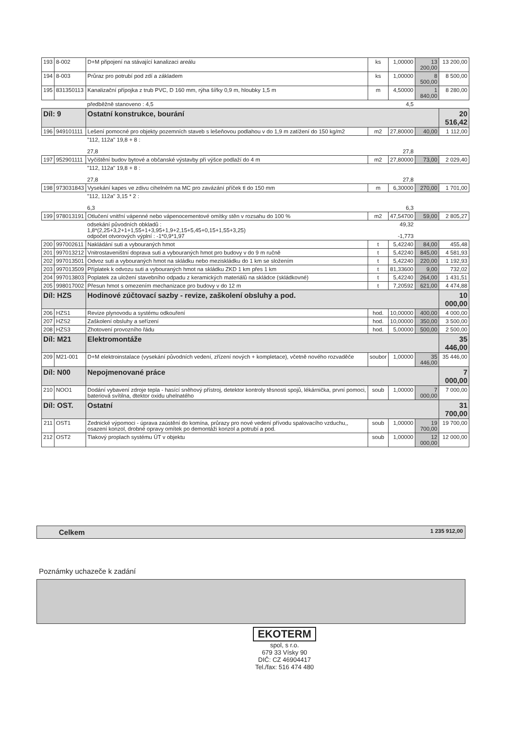| 193 | 8-002 | D+M připojení na stávající kanalizaci areálu | ks | 1,00000 | 13 200,00 | 13 200,00 |
| 194 | 8-003 | Průraz pro potrubí pod zdí a základem | ks | 1,00000 | 8 500,00 | 8 500,00 |
| 195 | 831350113 | Kanalizační přípojka z trub PVC, D 160 mm, rýha šířky 0,9 m, hloubky 1,5 m | m | 4,50000 | 1 840,00 | 8 280,00 |
| | | předběžně stanoveno : 4,5 | | 4,5 | | |
| Díl: 9 | | Ostatní konstrukce, bourání | | | | 20 516,42 |
| 196 | 949101111 | Lešení pomocné pro objekty pozemních staveb s lešeňovou podlahou v do 1,9 m zatížení do 150 kg/m2 | m2 | 27,80000 | 40,00 | 1 112,00 |
| | | "112, 112a" 19,8 + 8 : 27,8 | | 27,8 | | |
| 197 | 952901111 | Vyčištění budov bytové a občanské výstavby při výšce podlaží do 4 m | m2 | 27,80000 | 73,00 | 2 029,40 |
| | | "112, 112a" 19,8 + 8 : 27,8 | | 27,8 | | |
| 198 | 973031843 | Vysekání kapes ve zdivu cihelném na MC pro zavázání příček tl do 150 mm | m | 6,30000 | 270,00 | 1 701,00 |
| | | "112, 112a" 3,15 * 2 : 6,3 | | 6,3 | | |
| 199 | 978013191 | Otlučení vnitřní vápenné nebo vápenocementové omítky stěn v rozsahu do 100 % | m2 | 47,54700 | 59,00 | 2 805,27 |
| | | odsekání původních obkladů : 1,8*(2,25+3,2+1+1,55+1+3,95+1,9+2,15+5,45+0,15+1,55+3,25) odpočet otvorových výplní : -1*0,9*1,97 | | 49,32 -1,773 | | |
| 200 | 997002611 | Nakládání suti a vybouraných hmot | t | 5,42240 | 84,00 | 455,48 |
| 201 | 997013212 | Vnitrostaveništní doprava suti a vybouraných hmot pro budovy v do 9 m ručně | t | 5,42240 | 845,00 | 4 581,93 |
| 202 | 997013501 | Odvoz suti a vybouraných hmot na skládku nebo meziskládku do 1 km se složením | t | 5,42240 | 220,00 | 1 192,93 |
| 203 | 997013509 | Příplatek k odvozu suti a vybouraných hmot na skládku ZKD 1 km přes 1 km | t | 81,33600 | 9,00 | 732,02 |
| 204 | 997013803 | Poplatek za uložení stavebního odpadu z keramických materiálů na skládce (skládkovné) | t | 5,42240 | 264,00 | 1 431,51 |
| 205 | 998017002 | Přesun hmot s omezením mechanizace pro budovy v do 12 m | t | 7,20592 | 621,00 | 4 474,88 |
| Díl: HZS | | Hodinové zúčtovací sazby - revize, zaškolení obsluhy a pod. | | | | 10 000,00 |
| 206 | HZS1 | Revize plynovodu a systému odkouření | hod. | 10,00000 | 400,00 | 4 000,00 |
| 207 | HZS2 | Zaškolení obsluhy a seřízení | hod. | 10,00000 | 350,00 | 3 500,00 |
| 208 | HZS3 | Zhotovení provozního řádu | hod. | 5,00000 | 500,00 | 2 500,00 |
| Díl: M21 | | Elektromontáže | | | | 35 446,00 |
| 209 | M21-001 | D+M elektroinstalace (vysekání původních vedení, zřízení nových + kompletace), včetně nového rozvaděče | soubor | 1,00000 | 35 446,00 | 35 446,00 |
| Díl: N00 | | Nepojmenované práce | | | | 7 000,00 |
| 210 | NOO1 | Dodání vybavení zdroje tepla - hasící sněhový přístroj, detektor kontroly těsnosti spojů, lékárnička, první pomoci, bateriová svítilna, dtektor oxidu uhelnatého | soub | 1,00000 | 7 000,00 | 7 000,00 |
| Díl: OST. | | Ostatní | | | | 31 700,00 |
| 211 | OST1 | Zednické výpomoci - úprava zaústění do komína, průrazy pro nové vedení přívodu spalovacího vzduchu,, osazení konzol, drobné opravy omítek po demontáži konzol a potrubí a pod. | soub | 1,00000 | 19 700,00 | 19 700,00 |
| 212 | OST2 | Tlakový proplach systému ÚT v objektu | soub | 1,00000 | 12 000,00 | 12 000,00 |
Celkem 1 235 912,00
Poznámky uchazeče k zadání
EKOTERM
spol, s r.o.
679 33 Vísky 90
DIČ: CZ 46904417
Tel./fax: 516 474 480